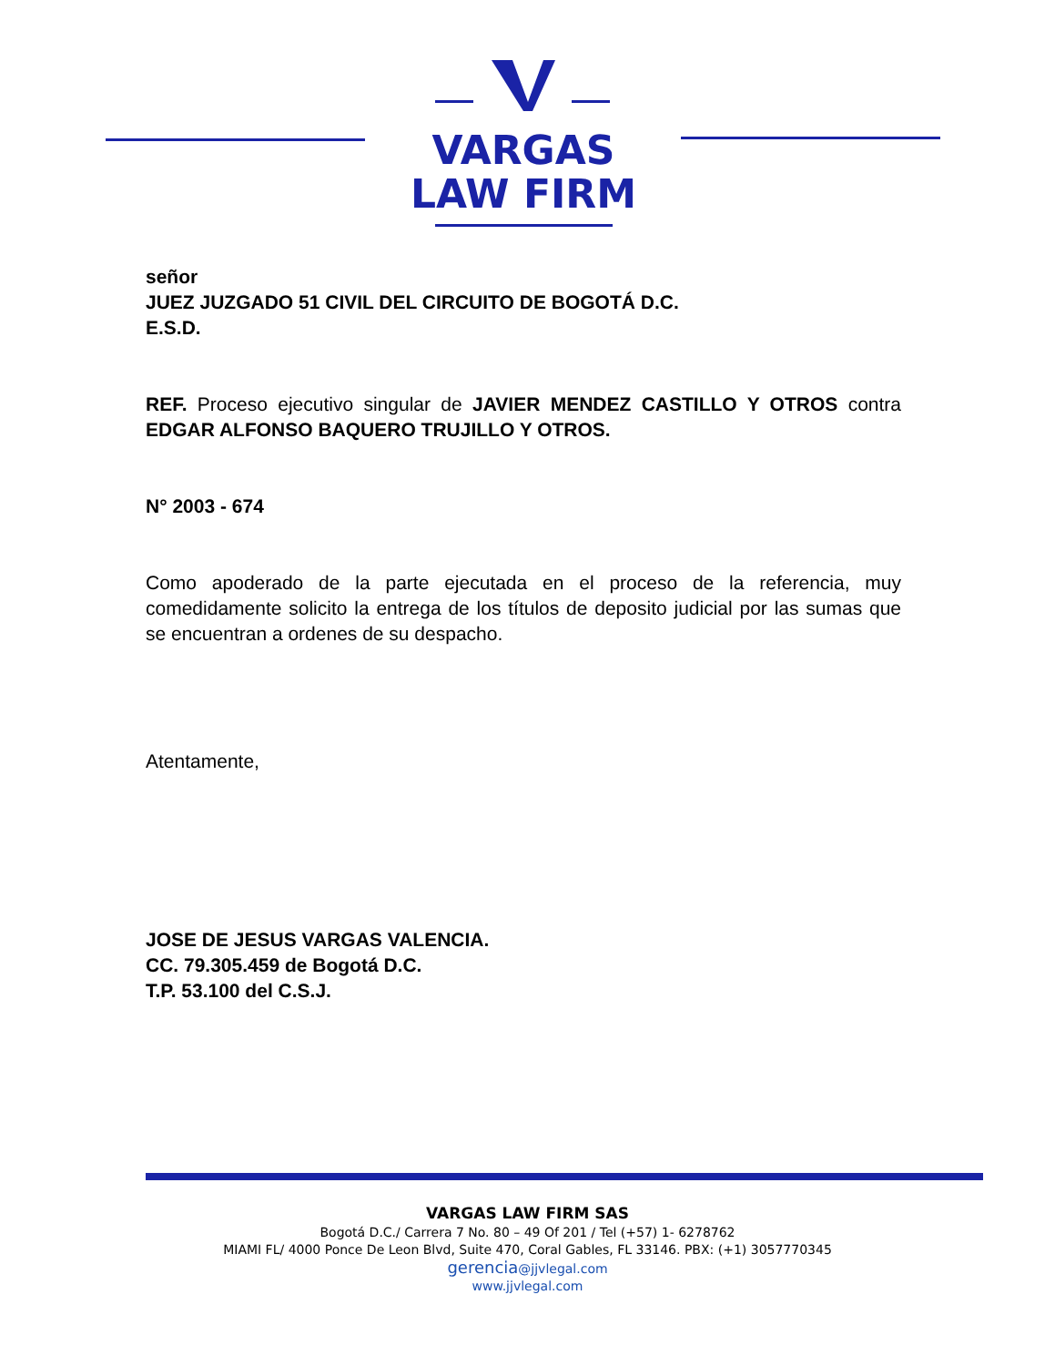VARGAS
LAW FIRM
señor
JUEZ JUZGADO 51 CIVIL DEL CIRCUITO DE BOGOTÁ D.C.
E.S.D.
REF. Proceso ejecutivo singular de JAVIER MENDEZ CASTILLO Y OTROS contra EDGAR ALFONSO BAQUERO TRUJILLO Y OTROS.
N° 2003 - 674
Como apoderado de la parte ejecutada en el proceso de la referencia, muy comedidamente solicito la entrega de los títulos de deposito judicial por las sumas que se encuentran a ordenes de su despacho.
Atentamente,
JOSE DE JESUS VARGAS VALENCIA.
CC. 79.305.459 de Bogotá D.C.
T.P. 53.100 del C.S.J.
VARGAS LAW FIRM SAS
Bogotá D.C./ Carrera 7 No. 80 – 49 Of 201 / Tel (+57) 1- 6278762
MIAMI FL/ 4000 Ponce De Leon Blvd, Suite 470, Coral Gables, FL 33146. PBX: (+1) 3057770345
gerencia@jjvlegal.com
www.jjvlegal.com